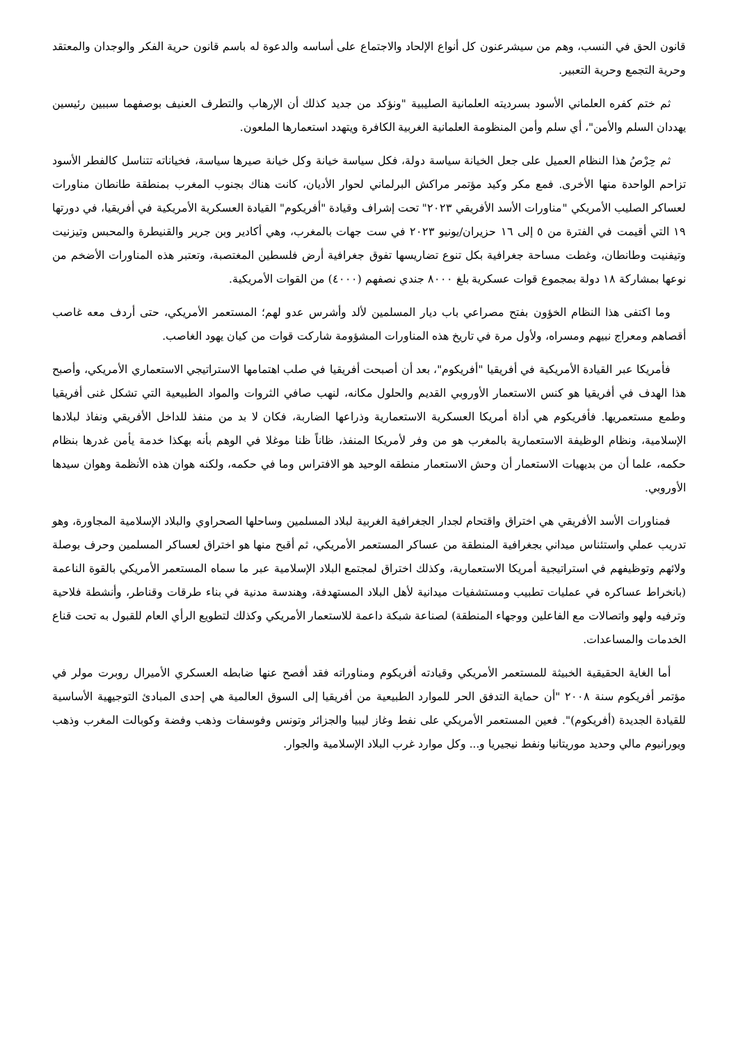قانون الحق في النسب، وهم من سيشرعنون كل أنواع الإلحاد والاجتماع على أساسه والدعوة له باسم قانون حرية الفكر والوجدان والمعتقد وحرية التجمع وحرية التعبير.
ثم ختم كفره العلماني الأسود بسرديته العلمانية الصليبية "ونؤكد من جديد كذلك أن الإرهاب والتطرف العنيف بوصفهما سببين رئيسين يهددان السلم والأمن"، أي سلم وأمن المنظومة العلمانية الغربية الكافرة ويتهدد استعمارها الملعون.
ثم حِرْصُ هذا النظام العميل على جعل الخيانة سياسة دولة، فكل سياسة خيانة وكل خيانة صيرها سياسة، فخياناته تتناسل كالفطر الأسود تزاحم الواحدة منها الأخرى. فمع مكر وكيد مؤتمر مراكش البرلماني لحوار الأديان، كانت هناك بجنوب المغرب بمنطقة طانطان مناورات لعساكر الصليب الأمريكي "مناورات الأسد الأفريقي ٢٠٢٣" تحت إشراف وقيادة "أفريكوم" القيادة العسكرية الأمريكية في أفريقيا، في دورتها ١٩ التي أقيمت في الفترة من ٥ إلى ١٦ حزيران/يونيو ٢٠٢٣ في ست جهات بالمغرب، وهي أكادير وبن جرير والقنيطرة والمحبس وتيزنيت وتيفنيت وطانطان، وغطت مساحة جغرافية بكل تنوع تضاريسها تفوق جغرافية أرض فلسطين المغتصبة، وتعتبر هذه المناورات الأضخم من نوعها بمشاركة ١٨ دولة بمجموع قوات عسكرية بلغ ٨٠٠٠ جندي نصفهم (٤٠٠٠) من القوات الأمريكية.
وما اكتفى هذا النظام الخؤون بفتح مصراعي باب ديار المسلمين لألد وأشرس عدو لهم؛ المستعمر الأمريكي، حتى أردف معه غاصب أقصاهم ومعراج نبيهم ومسراه، ولأول مرة في تاريخ هذه المناورات المشؤومة شاركت قوات من كيان يهود الغاصب.
فأمريكا عبر القيادة الأمريكية في أفريقيا "أفريكوم"، بعد أن أصبحت أفريقيا في صلب اهتمامها الاستراتيجي الاستعماري الأمريكي، وأصبح هذا الهدف في أفريقيا هو كنس الاستعمار الأوروبي القديم والحلول مكانه، لنهب صافي الثروات والمواد الطبيعية التي تشكل غنى أفريقيا وطمع مستعمريها. فأفريكوم هي أداة أمريكا العسكرية الاستعمارية وذراعها الضاربة، فكان لا بد من منفذ للداخل الأفريقي ونفاذ لبلادها الإسلامية، ونظام الوظيفة الاستعمارية بالمغرب هو من وفر لأمريكا المنفذ، ظاناً ظنا موغلا في الوهم بأنه بهكذا خدمة يأمن غدرها بنظام حكمه، علما أن من بديهيات الاستعمار أن وحش الاستعمار منطقه الوحيد هو الافتراس وما في حكمه، ولكنه هوان هذه الأنظمة وهوان سيدها الأوروبي.
فمناورات الأسد الأفريقي هي اختراق واقتحام لجدار الجغرافية الغربية لبلاد المسلمين وساحلها الصحراوي والبلاد الإسلامية المجاورة، وهو تدريب عملي واستئناس ميداني بجغرافية المنطقة من عساكر المستعمر الأمريكي، ثم أقبح منها هو اختراق لعساكر المسلمين وحرف بوصلة ولائهم وتوظيفهم في استراتيجية أمريكا الاستعمارية، وكذلك اختراق لمجتمع البلاد الإسلامية عبر ما سماه المستعمر الأمريكي بالقوة الناعمة (بانخراط عساكره في عمليات تطبيب ومستشفيات ميدانية لأهل البلاد المستهدفة، وهندسة مدنية في بناء طرقات وقناطر، وأنشطة فلاحية وترفيه ولهو واتصالات مع الفاعلين ووجهاء المنطقة) لصناعة شبكة داعمة للاستعمار الأمريكي وكذلك لتطويع الرأي العام للقبول به تحت قناع الخدمات والمساعدات.
أما الغاية الحقيقية الخبيثة للمستعمر الأمريكي وقيادته أفريكوم ومناوراته فقد أفصح عنها ضابطه العسكري الأميرال روبرت مولر في مؤتمر أفريكوم سنة ٢٠٠٨ "أن حماية التدفق الحر للموارد الطبيعية من أفريقيا إلى السوق العالمية هي إحدى المبادئ التوجيهية الأساسية للقيادة الجديدة (أفريكوم)". فعين المستعمر الأمريكي على نفط وغاز ليبيا والجزائر وتونس وفوسفات وذهب وفضة وكوبالت المغرب وذهب ويورانيوم مالي وحديد موريتانيا ونفط نيجيريا و... وكل موارد غرب البلاد الإسلامية والجوار.